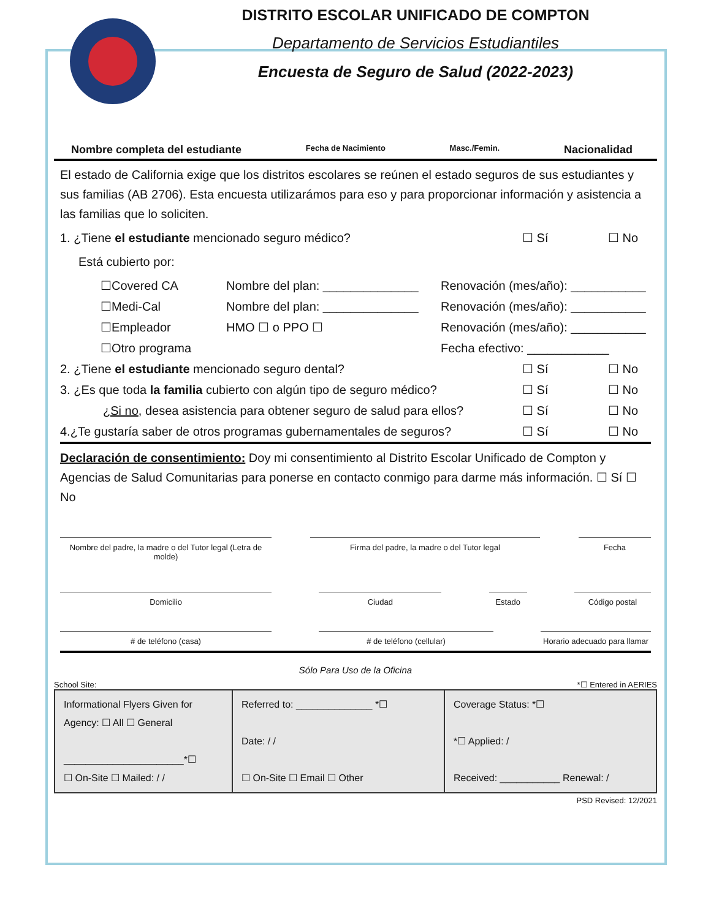DISTRITO ESCOLAR UNIFICADO DE COMPTON
Departamento de Servicios Estudiantiles
Encuesta de Seguro de Salud (2022-2023)
Nombre completa del estudiante Fecha de Nacimiento Masc./Femin. Nacionalidad
El estado de California exige que los distritos escolares se reúnen el estado seguros de sus estudiantes y sus familias (AB 2706). Esta encuesta utilizarámos para eso y para proporcionar información y asistencia a las familias que lo soliciten.
1. ¿Tiene el estudiante mencionado seguro médico? ☐ Sí ☐ No
Está cubierto por:
☐Covered CA Nombre del plan: ______________ Renovación (mes/año): ___________
☐Medi-Cal Nombre del plan: ______________ Renovación (mes/año): ___________
☐Empleador HMO ☐ o PPO ☐ Renovación (mes/año): ___________
☐Otro programa Fecha efectivo: ____________
2. ¿Tiene el estudiante mencionado seguro dental? ☐ Sí ☐ No
3. ¿Es que toda la familia cubierto con algún tipo de seguro médico? ☐ Sí ☐ No
¿Si no, desea asistencia para obtener seguro de salud para ellos? ☐ Sí ☐ No
4.¿Te gustaría saber de otros programas gubernamentales de seguros? ☐ Sí ☐ No
Declaración de consentimiento: Doy mi consentimiento al Distrito Escolar Unificado de Compton y Agencias de Salud Comunitarias para ponerse en contacto conmigo para darme más información. ☐ Sí ☐ No
Nombre del padre, la madre o del Tutor legal (Letra de molde)
Firma del padre, la madre o del Tutor legal Fecha
Domicilio Ciudad Estado Código postal
# de teléfono (casa) # de teléfono (cellular) Horario adecuado para llamar
Sólo Para Uso de la Oficina
School Site: *☐ Entered in AERIES
| Informational Flyers Given for Agency: ☐ All ☐ General ______________________*☐ ☐ On-Site ☐ Mailed: / / | Referred to: ______________ *☐ Date: / / ☐ On-Site ☐ Email ☐ Other | Coverage Status: *☐ *☐ Applied: / Received: ___________ Renewal: / |
PSD Revised: 12/2021